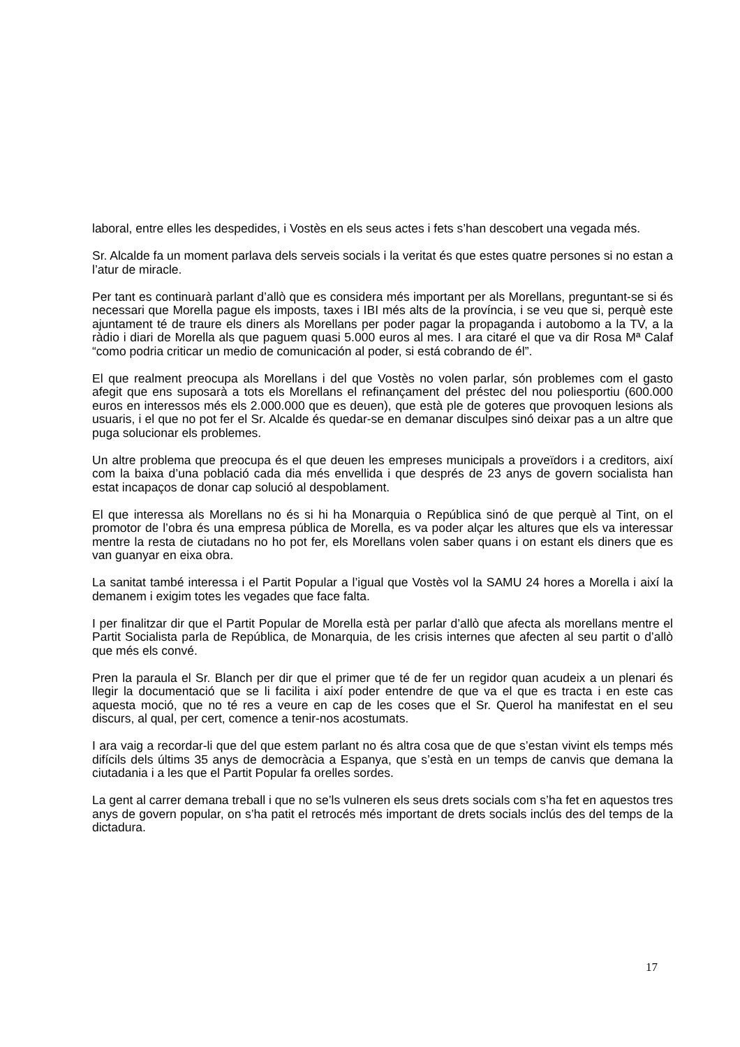laboral, entre elles les despedides, i Vostès en els seus actes i fets s’han descobert una vegada més.
Sr. Alcalde fa un moment parlava dels serveis socials i la veritat és que estes quatre persones si no estan a l’atur de miracle.
Per tant es continuarà parlant d’allò que es considera més important per als Morellans, preguntant-se si és necessari que Morella pague els imposts, taxes i IBI més alts de la província, i se veu que si, perquè este ajuntament té de traure els diners als Morellans per poder pagar la propaganda i autobomo a la TV, a la ràdio i diari de Morella als que paguem quasi 5.000 euros al mes. I ara citaré el que va dir Rosa Mª Calaf “como podria criticar un medio de comunicación al poder, si está cobrando de él”.
El que realment preocupa als Morellans i del que Vostès no volen parlar, són problemes com el gasto afegit que ens suposarà a tots els Morellans el refinançament del préstec del nou poliesportiu (600.000 euros en interessos més els 2.000.000 que es deuen), que està ple de goteres que provoquen lesions als usuaris, i el que no pot fer el Sr. Alcalde és quedar-se en demanar disculpes sinó deixar pas a un altre que puga solucionar els problemes.
Un altre problema que preocupa és el que deuen les empreses municipals a proveïdors i a creditors, així com la baixa d’una població cada dia més envellida i que després de 23 anys de govern socialista han estat incapaços de donar cap solució al despoblament.
El que interessa als Morellans no és si hi ha Monarquia o República sinó de que perquè al Tint, on el promotor de l’obra és una empresa pública de Morella, es va poder alçar les altures que els va interessar mentre la resta de ciutadans no ho pot fer, els Morellans volen saber quans i on estant els diners que es van guanyar en eixa obra.
La sanitat també interessa i el Partit Popular a l’igual que Vostès vol la SAMU 24 hores a Morella i així la demanem i exigim totes les vegades que face falta.
I per finalitzar dir que el Partit Popular de Morella està per parlar d’allò que afecta als morellans mentre el Partit Socialista parla de República, de Monarquia, de les crisis internes que afecten al seu partit o d’allò que més els convé.
Pren la paraula el Sr. Blanch per dir que el primer que té de fer un regidor quan acudeix a un plenari és llegir la documentació que se li facilita i així poder entendre de que va el que es tracta i en este cas aquesta moció, que no té res a veure en cap de les coses que el Sr. Querol ha manifestat en el seu discurs, al qual, per cert, comence a tenir-nos acostumats.
I ara vaig a recordar-li que del que estem parlant no és altra cosa que de que s’estan vivint els temps més difícils dels últims 35 anys de democràcia a Espanya, que s’està en un temps de canvis que demana la ciutadania i a les que el Partit Popular fa orelles sordes.
La gent al carrer demana treball i que no se’ls vulneren els seus drets socials com s’ha fet en aquestos tres anys de govern popular, on s’ha patit el retrocés més important de drets socials inclús des del temps de la dictadura.
17